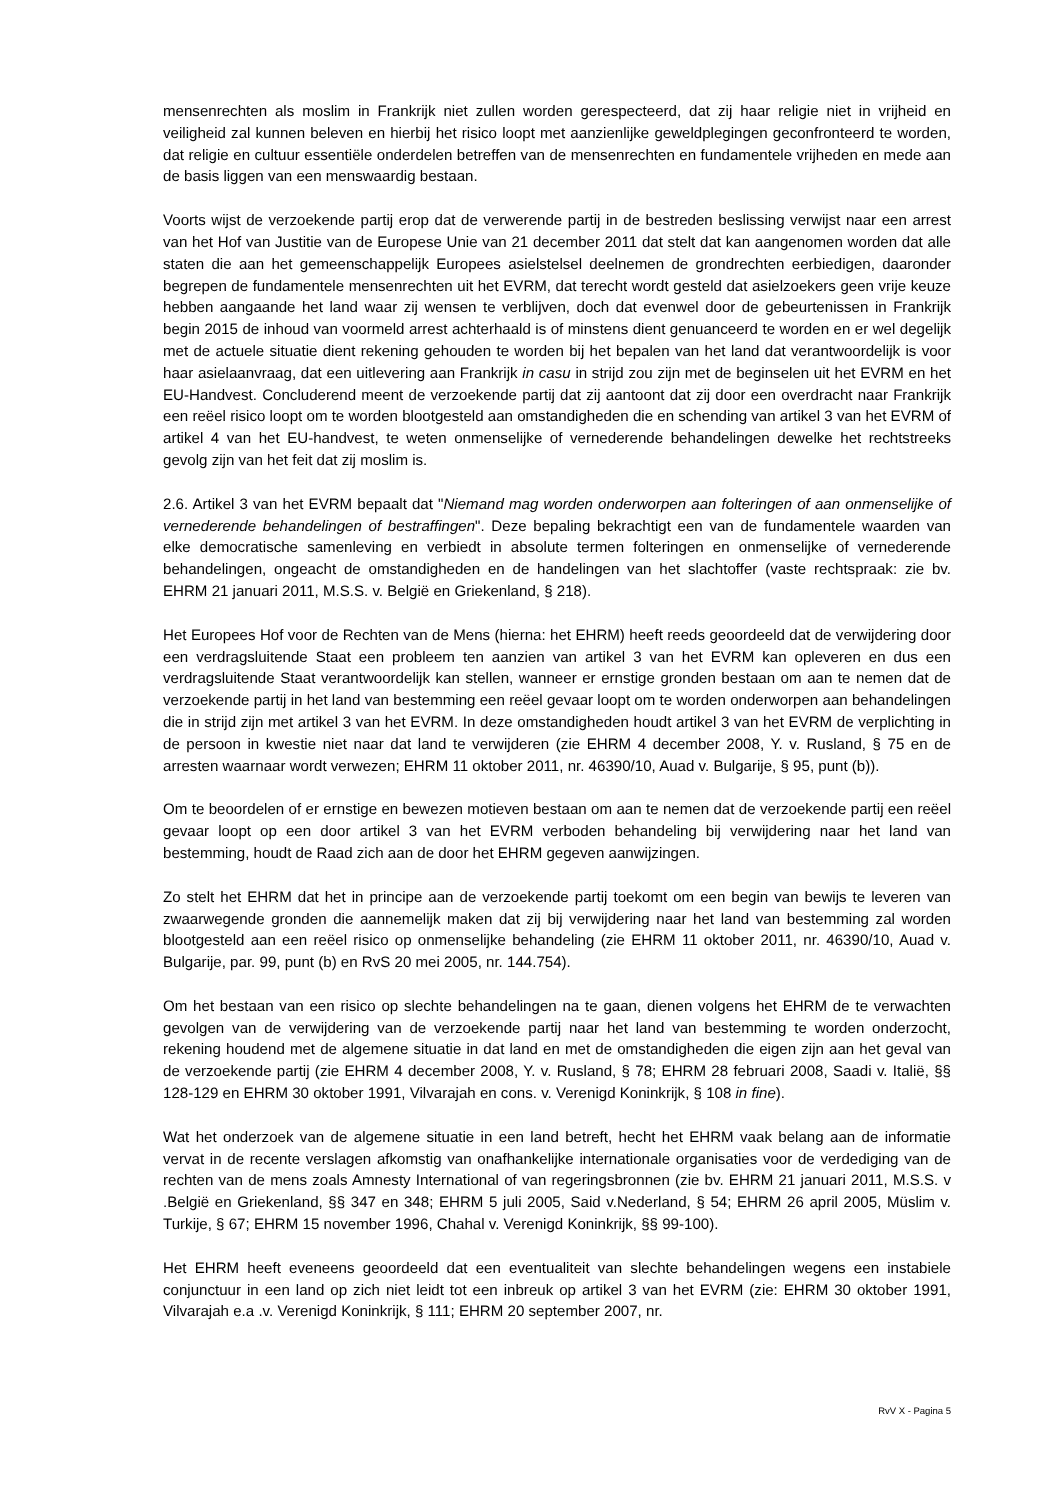mensenrechten als moslim in Frankrijk niet zullen worden gerespecteerd, dat zij haar religie niet in vrijheid en veiligheid zal kunnen beleven en hierbij het risico loopt met aanzienlijke geweldplegingen geconfronteerd te worden, dat religie en cultuur essentiële onderdelen betreffen van de mensenrechten en fundamentele vrijheden en mede aan de basis liggen van een menswaardig bestaan.
Voorts wijst de verzoekende partij erop dat de verwerende partij in de bestreden beslissing verwijst naar een arrest van het Hof van Justitie van de Europese Unie van 21 december 2011 dat stelt dat kan aangenomen worden dat alle staten die aan het gemeenschappelijk Europees asielstelsel deelnemen de grondrechten eerbiedigen, daaronder begrepen de fundamentele mensenrechten uit het EVRM, dat terecht wordt gesteld dat asielzoekers geen vrije keuze hebben aangaande het land waar zij wensen te verblijven, doch dat evenwel door de gebeurtenissen in Frankrijk begin 2015 de inhoud van voormeld arrest achterhaald is of minstens dient genuanceerd te worden en er wel degelijk met de actuele situatie dient rekening gehouden te worden bij het bepalen van het land dat verantwoordelijk is voor haar asielaanvraag, dat een uitlevering aan Frankrijk in casu in strijd zou zijn met de beginselen uit het EVRM en het EU-Handvest. Concluderend meent de verzoekende partij dat zij aantoont dat zij door een overdracht naar Frankrijk een reëel risico loopt om te worden blootgesteld aan omstandigheden die en schending van artikel 3 van het EVRM of artikel 4 van het EU-handvest, te weten onmenselijke of vernederende behandelingen dewelke het rechtstreeks gevolg zijn van het feit dat zij moslim is.
2.6. Artikel 3 van het EVRM bepaalt dat "Niemand mag worden onderworpen aan folteringen of aan onmenselijke of vernederende behandelingen of bestraffingen". Deze bepaling bekrachtigt een van de fundamentele waarden van elke democratische samenleving en verbiedt in absolute termen folteringen en onmenselijke of vernederende behandelingen, ongeacht de omstandigheden en de handelingen van het slachtoffer (vaste rechtspraak: zie bv. EHRM 21 januari 2011, M.S.S. v. België en Griekenland, § 218).
Het Europees Hof voor de Rechten van de Mens (hierna: het EHRM) heeft reeds geoordeeld dat de verwijdering door een verdragsluitende Staat een probleem ten aanzien van artikel 3 van het EVRM kan opleveren en dus een verdragsluitende Staat verantwoordelijk kan stellen, wanneer er ernstige gronden bestaan om aan te nemen dat de verzoekende partij in het land van bestemming een reëel gevaar loopt om te worden onderworpen aan behandelingen die in strijd zijn met artikel 3 van het EVRM. In deze omstandigheden houdt artikel 3 van het EVRM de verplichting in de persoon in kwestie niet naar dat land te verwijderen (zie EHRM 4 december 2008, Y. v. Rusland, § 75 en de arresten waarnaar wordt verwezen; EHRM 11 oktober 2011, nr. 46390/10, Auad v. Bulgarije, § 95, punt (b)).
Om te beoordelen of er ernstige en bewezen motieven bestaan om aan te nemen dat de verzoekende partij een reëel gevaar loopt op een door artikel 3 van het EVRM verboden behandeling bij verwijdering naar het land van bestemming, houdt de Raad zich aan de door het EHRM gegeven aanwijzingen.
Zo stelt het EHRM dat het in principe aan de verzoekende partij toekomt om een begin van bewijs te leveren van zwaarwegende gronden die aannemelijk maken dat zij bij verwijdering naar het land van bestemming zal worden blootgesteld aan een reëel risico op onmenselijke behandeling (zie EHRM 11 oktober 2011, nr. 46390/10, Auad v. Bulgarije, par. 99, punt (b) en RvS 20 mei 2005, nr. 144.754).
Om het bestaan van een risico op slechte behandelingen na te gaan, dienen volgens het EHRM de te verwachten gevolgen van de verwijdering van de verzoekende partij naar het land van bestemming te worden onderzocht, rekening houdend met de algemene situatie in dat land en met de omstandigheden die eigen zijn aan het geval van de verzoekende partij (zie EHRM 4 december 2008, Y. v. Rusland, § 78; EHRM 28 februari 2008, Saadi v. Italië, §§ 128-129 en EHRM 30 oktober 1991, Vilvarajah en cons. v. Verenigd Koninkrijk, § 108 in fine).
Wat het onderzoek van de algemene situatie in een land betreft, hecht het EHRM vaak belang aan de informatie vervat in de recente verslagen afkomstig van onafhankelijke internationale organisaties voor de verdediging van de rechten van de mens zoals Amnesty International of van regeringsbronnen (zie bv. EHRM 21 januari 2011, M.S.S. v .België en Griekenland, §§ 347 en 348; EHRM 5 juli 2005, Said v.Nederland, § 54; EHRM 26 april 2005, Müslim v. Turkije, § 67; EHRM 15 november 1996, Chahal v. Verenigd Koninkrijk, §§ 99-100).
Het EHRM heeft eveneens geoordeeld dat een eventualiteit van slechte behandelingen wegens een instabiele conjunctuur in een land op zich niet leidt tot een inbreuk op artikel 3 van het EVRM (zie: EHRM 30 oktober 1991, Vilvarajah e.a .v. Verenigd Koninkrijk, § 111; EHRM 20 september 2007, nr.
RvV X - Pagina 5